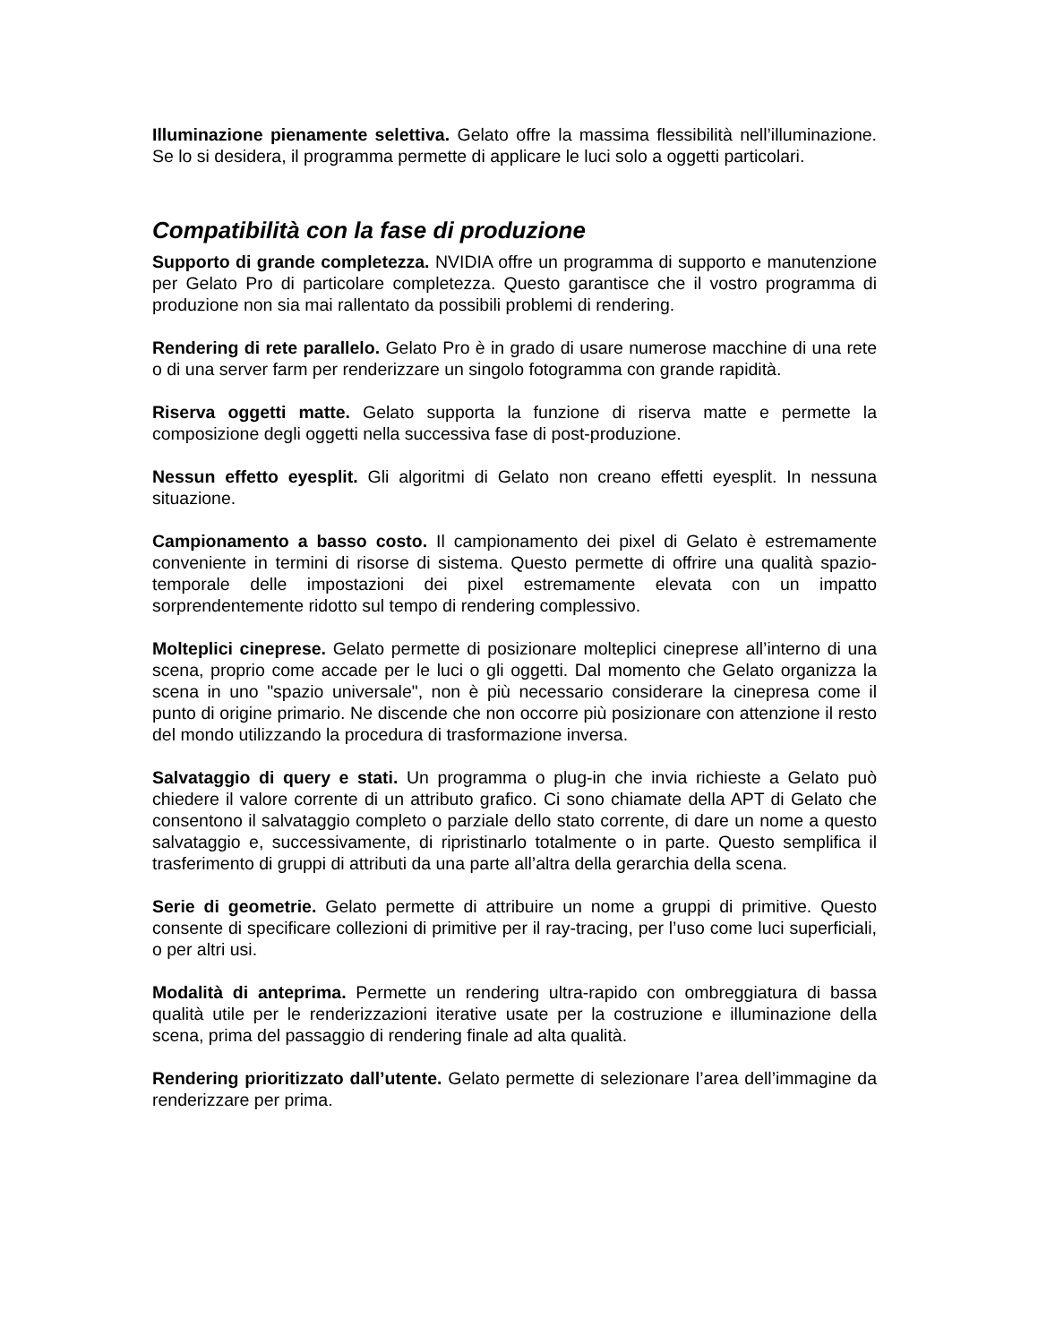Illuminazione pienamente selettiva. Gelato offre la massima flessibilità nell’illuminazione. Se lo si desidera, il programma permette di applicare le luci solo a oggetti particolari.
Compatibilità con la fase di produzione
Supporto di grande completezza. NVIDIA offre un programma di supporto e manutenzione per Gelato Pro di particolare completezza. Questo garantisce che il vostro programma di produzione non sia mai rallentato da possibili problemi di rendering.
Rendering di rete parallelo. Gelato Pro è in grado di usare numerose macchine di una rete o di una server farm per renderizzare un singolo fotogramma con grande rapidità.
Riserva oggetti matte. Gelato supporta la funzione di riserva matte e permette la composizione degli oggetti nella successiva fase di post-produzione.
Nessun effetto eyesplit. Gli algoritmi di Gelato non creano effetti eyesplit. In nessuna situazione.
Campionamento a basso costo. Il campionamento dei pixel di Gelato è estremamente conveniente in termini di risorse di sistema. Questo permette di offrire una qualità spazio-temporale delle impostazioni dei pixel estremamente elevata con un impatto sorprendentemente ridotto sul tempo di rendering complessivo.
Molteplici cineprese. Gelato permette di posizionare molteplici cineprese all’interno di una scena, proprio come accade per le luci o gli oggetti. Dal momento che Gelato organizza la scena in uno "spazio universale", non è più necessario considerare la cinepresa come il punto di origine primario. Ne discende che non occorre più posizionare con attenzione il resto del mondo utilizzando la procedura di trasformazione inversa.
Salvataggio di query e stati. Un programma o plug-in che invia richieste a Gelato può chiedere il valore corrente di un attributo grafico. Ci sono chiamate della APT di Gelato che consentono il salvataggio completo o parziale dello stato corrente, di dare un nome a questo salvataggio e, successivamente, di ripristinarlo totalmente o in parte. Questo semplifica il trasferimento di gruppi di attributi da una parte all’altra della gerarchia della scena.
Serie di geometrie. Gelato permette di attribuire un nome a gruppi di primitive. Questo consente di specificare collezioni di primitive per il ray-tracing, per l’uso come luci superficiali, o per altri usi.
Modalità di anteprima. Permette un rendering ultra-rapido con ombreggiatura di bassa qualità utile per le renderizzazioni iterative usate per la costruzione e illuminazione della scena, prima del passaggio di rendering finale ad alta qualità.
Rendering prioritizzato dall’utente. Gelato permette di selezionare l’area dell’immagine da renderizzare per prima.